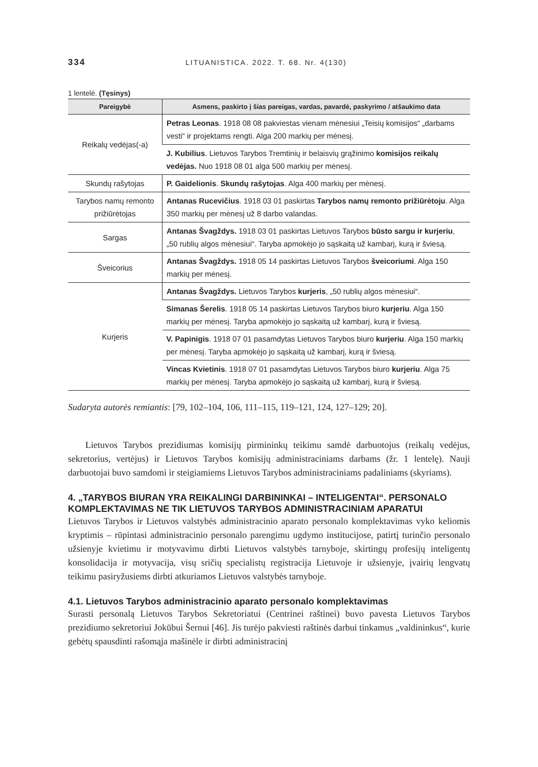334 LITUANISTICA. 2022. T. 68. Nr. 4(130)
1 lentelė. (Tęsinys)
| Pareigybė | Asmens, paskirto į šias pareigas, vardas, pavardė, paskyrimo / atšaukimo data |
| --- | --- |
| Reikalų vedėjas(-a) | Petras Leonas . 1918 08 08 pakviestas vienam mėnesiui „Teisių komisijos“ „darbams vesti“ ir projektams rengti. Alga 200 markių per mėnesį. |
| | J. Kubilius . Lietuvos Tarybos Tremtinių ir belaisvių grąžinimo komisijos reikalų vedėjas. Nuo 1918 08 01 alga 500 markių per mėnesį. |
| Skundų rašytojas | P. Gaidelionis . Skundų rašytojas . Alga 400 markių per mėnesį. |
| Tarybos namų remonto prižiūrėtojas | Antanas Rucevičius . 1918 03 01 paskirtas Tarybos namų remonto prižiūrėtoju . Alga 350 markių per mėnesį už 8 darbo valandas. |
| Sargas | Antanas Švagždys. 1918 03 01 paskirtas Lietuvos Tarybos būsto sargu ir kurjeriu , „50 rublių algos mėnesiui“. Taryba apmokėjo jo sąskaitą už kambarį, kurą ir šviesą. |
| Šveicorius | Antanas Švagždys. 1918 05 14 paskirtas Lietuvos Tarybos šveicoriumi . Alga 150 markių per mėnesį. |
| Kurjeris | Antanas Švagždys. Lietuvos Tarybos kurjeris , „50 rublių algos mėnesiui“. |
| | Simanas Šerelis . 1918 05 14 paskirtas Lietuvos Tarybos biuro kurjeriu . Alga 150 markių per mėnesį. Taryba apmokėjo jo sąskaitą už kambarį, kurą ir šviesą. |
| | V. Papinigis . 1918 07 01 pasamdytas Lietuvos Tarybos biuro kurjeriu . Alga 150 markių per mėnesį. Taryba apmokėjo jo sąskaitą už kambarį, kurą ir šviesą. |
| | Vincas Kvietinis . 1918 07 01 pasamdytas Lietuvos Tarybos biuro kurjeriu . Alga 75 markių per mėnesį. Taryba apmokėjo jo sąskaitą už kambarį, kurą ir šviesą. |
Sudaryta autorės remiantis: [79, 102–104, 106, 111–115, 119–121, 124, 127–129; 20].
Lietuvos Tarybos prezidiumas komisijų pirmininkų teikimu samdė darbuotojus (reikalų vedėjus, sekretorius, vertėjus) ir Lietuvos Tarybos komisijų administraciniams darbams (žr. 1 lentelę). Nauji darbuotojai buvo samdomi ir steigiamiems Lietuvos Tarybos administraciniams padaliniams (skyriams).
4. „TARYBOS BIURAN YRA REIKALINGI DARBININKAI – INTELIGENTAI“. PERSONALO KOMPLEKTAVIMAS NE TIK LIETUVOS TARYBOS ADMINISTRACINIAM APARATUI
Lietuvos Tarybos ir Lietuvos valstybės administracinio aparato personalo komplektavimas vyko keliomis kryptimis – rūpintasi administracinio personalo parengimu ugdymo institucijose, patirtį turinčio personalo užsienyje kvietimu ir motyvavimu dirbti Lietuvos valstybės tarnyboje, skirtingų profesijų inteligentų konsolidacija ir motyvacija, visų sričių specialistų registracija Lietuvoje ir užsienyje, įvairių lengvatų teikimu pasiryžusiems dirbti atkuriamos Lietuvos valstybės tarnyboje.
4.1. Lietuvos Tarybos administracinio aparato personalo komplektavimas
Surasti personalą Lietuvos Tarybos Sekretoriatui (Centrinei raštinei) buvo pavesta Lietuvos Tarybos prezidiumo sekretoriui Jokūbui Šernui [46]. Jis turėjo pakviesti raštinės darbui tinkamus „valdininkus“, kurie gebėtų spausdinti rašomąja mašinėle ir dirbti administracinį